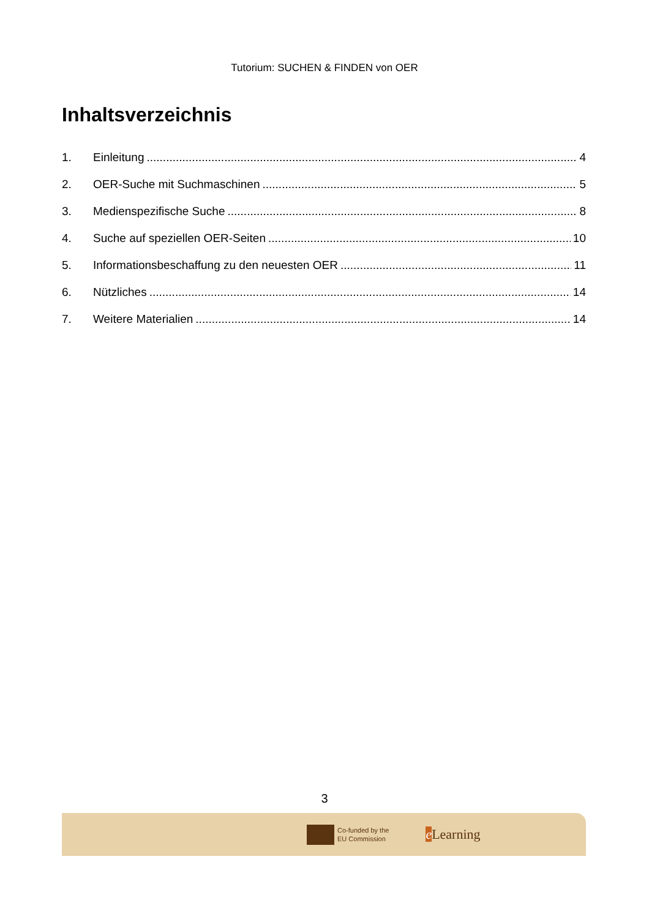Tutorium: SUCHEN & FINDEN von OER
Inhaltsverzeichnis
1. Einleitung 4
2. OER-Suche mit Suchmaschinen 5
3. Medienspezifische Suche 8
4. Suche auf speziellen OER-Seiten 10
5. Informationsbeschaffung zu den neuesten OER 11
6. Nützliches 14
7. Weitere Materialien 14
3
Co-funded by the
EU Commission
e Learning